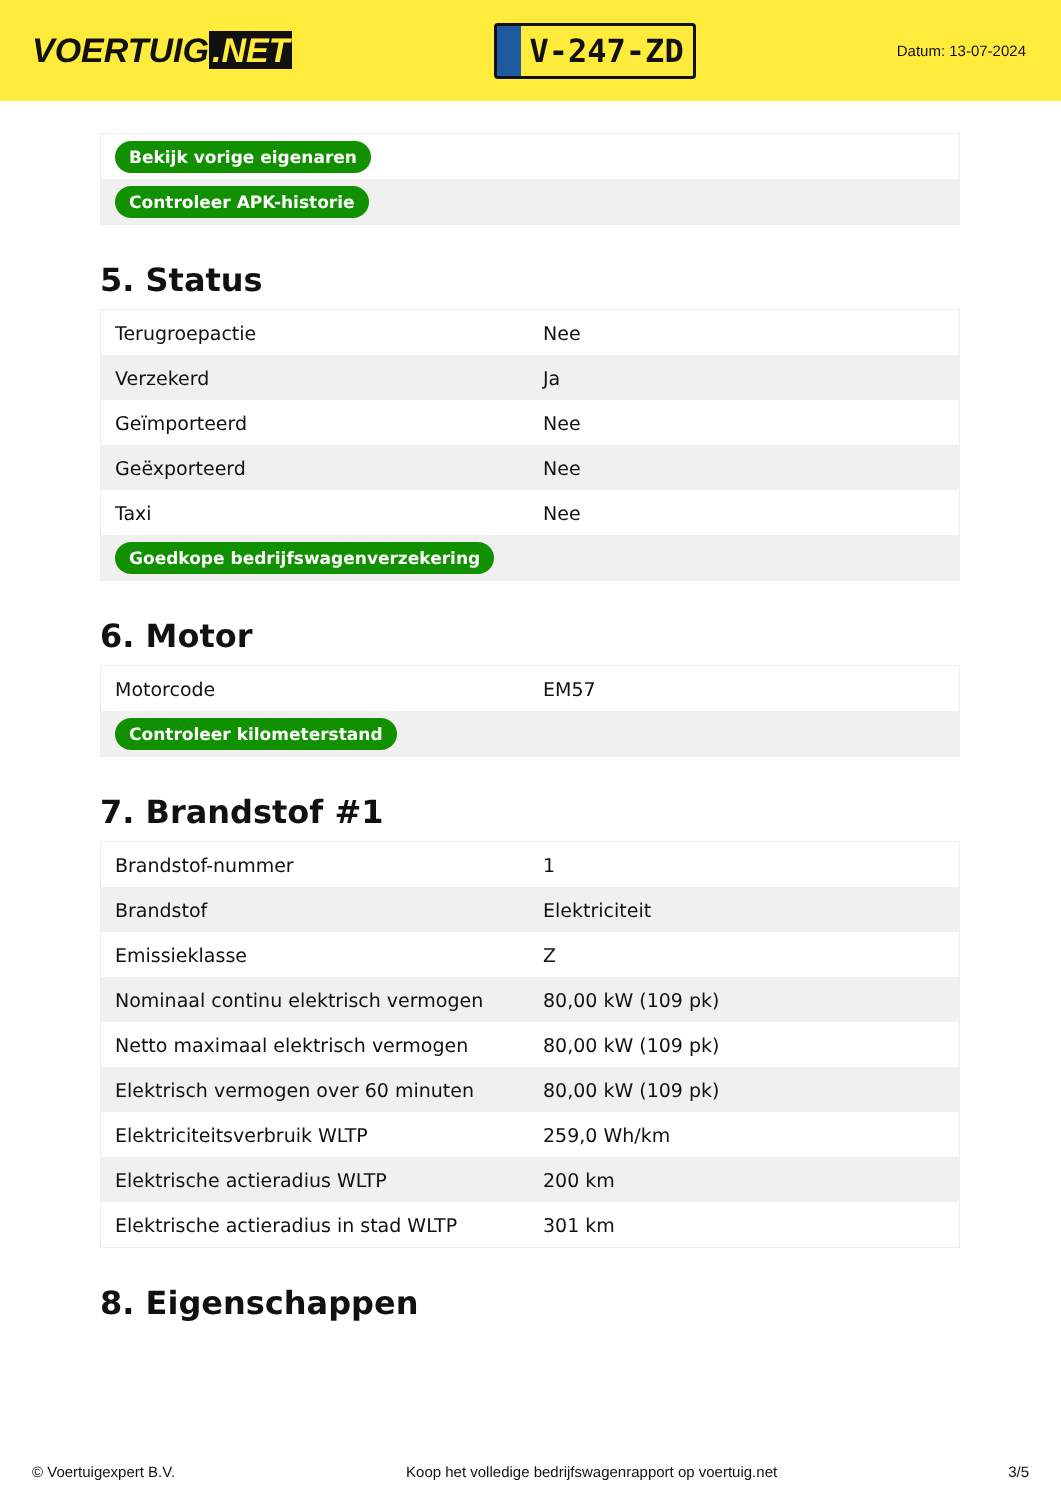VOERTUIG.NET
V-247-ZD
Datum: 13-07-2024
| Bekijk vorige eigenaren |
| Controleer APK-historie |
5. Status
| Terugroepactie | Nee |
| Verzekerd | Ja |
| Geïmporteerd | Nee |
| Geëxporteerd | Nee |
| Taxi | Nee |
| Goedkope bedrijfswagenverzekering | |
6. Motor
| Motorcode | EM57 |
| Controleer kilometerstand | |
7. Brandstof #1
| Brandstof-nummer | 1 |
| Brandstof | Elektriciteit |
| Emissieklasse | Z |
| Nominaal continu elektrisch vermogen | 80,00 kW (109 pk) |
| Netto maximaal elektrisch vermogen | 80,00 kW (109 pk) |
| Elektrisch vermogen over 60 minuten | 80,00 kW (109 pk) |
| Elektriciteitsverbruik WLTP | 259,0 Wh/km |
| Elektrische actieradius WLTP | 200 km |
| Elektrische actieradius in stad WLTP | 301 km |
8. Eigenschappen
© Voertuigexpert B.V. Koop het volledige bedrijfswagenrapport op voertuig.net 3/5